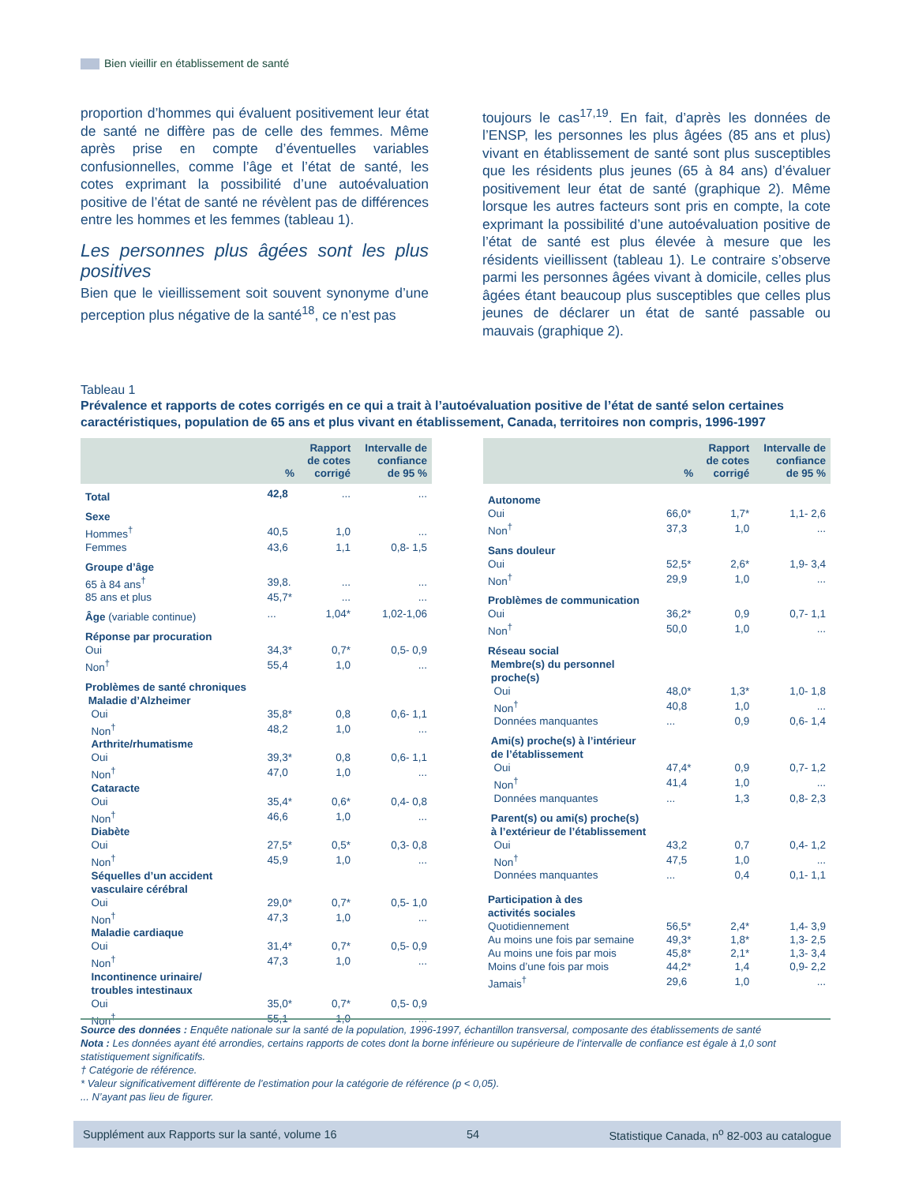Bien vieillir en établissement de santé
proportion d’hommes qui évaluent positivement leur état de santé ne diffère pas de celle des femmes. Même après prise en compte d’éventuelles variables confusionnelles, comme l’âge et l’état de santé, les cotes exprimant la possibilité d’une autoévaluation positive de l’état de santé ne révèlent pas de différences entre les hommes et les femmes (tableau 1).
Les personnes plus âgées sont les plus positives
Bien que le vieillissement soit souvent synonyme d’une perception plus négative de la santé<sup>18</sup>, ce n’est pas
toujours le cas<sup>17,19</sup>. En fait, d’après les données de l’ENSP, les personnes les plus âgées (85 ans et plus) vivant en établissement de santé sont plus susceptibles que les résidents plus jeunes (65 à 84 ans) d’évaluer positivement leur état de santé (graphique 2). Même lorsque les autres facteurs sont pris en compte, la cote exprimant la possibilité d’une autoévaluation positive de l’état de santé est plus élevée à mesure que les résidents vieillissent (tableau 1). Le contraire s’observe parmi les personnes âgées vivant à domicile, celles plus âgées étant beaucoup plus susceptibles que celles plus jeunes de déclarer un état de santé passable ou mauvais (graphique 2).
Tableau 1
Prévalence et rapports de cotes corrigés en ce qui a trait à l’autoévaluation positive de l’état de santé selon certaines caractéristiques, population de 65 ans et plus vivant en établissement, Canada, territoires non compris, 1996-1997
| | % | Rapport de cotes corrigé | Intervalle de confiance de 95 % |
| --- | --- | --- | --- |
| Total | 42,8 | ... | ... |
| Sexe | | | |
| Hommes<sup>†</sup> | 40,5 | 1,0 | ... |
| Femmes | 43,6 | 1,1 | 0,8- 1,5 |
| Groupe d’âge | | | |
| 65 à 84 ans<sup>†</sup> | 39,8. | ... | ... |
| 85 ans et plus | 45,7* | ... | ... |
| Âge (variable continue) | ... | 1,04* | 1,02-1,06 |
| Réponse par procuration | | | |
| Oui | 34,3* | 0,7* | 0,5- 0,9 |
| Non<sup>†</sup> | 55,4 | 1,0 | ... |
| Problèmes de santé chroniques | | | |
| Maladie d’Alzheimer | | | |
| Oui | 35,8* | 0,8 | 0,6- 1,1 |
| Non<sup>†</sup> | 48,2 | 1,0 | ... |
| Arthrite/rhumatisme | | | |
| Oui | 39,3* | 0,8 | 0,6- 1,1 |
| Non<sup>†</sup> | 47,0 | 1,0 | ... |
| Cataracte | | | |
| Oui | 35,4* | 0,6* | 0,4- 0,8 |
| Non<sup>†</sup> | 46,6 | 1,0 | ... |
| Diabète | | | |
| Oui | 27,5* | 0,5* | 0,3- 0,8 |
| Non<sup>†</sup> | 45,9 | 1,0 | ... |
| Séquelles d’un accident vasculaire cérébral | | | |
| Oui | 29,0* | 0,7* | 0,5- 1,0 |
| Non<sup>†</sup> | 47,3 | 1,0 | ... |
| Maladie cardiaque | | | |
| Oui | 31,4* | 0,7* | 0,5- 0,9 |
| Non<sup>†</sup> | 47,3 | 1,0 | ... |
| Incontinence urinaire/ troubles intestinaux | | | |
| Oui | 35,0* | 0,7* | 0,5- 0,9 |
| Non<sup>†</sup> | 55,1 | 1,0 | ... |
| | % | Rapport de cotes corrigé | Intervalle de confiance de 95 % |
| --- | --- | --- | --- |
| Autonome | | | |
| Oui | 66,0* | 1,7* | 1,1- 2,6 |
| Non<sup>†</sup> | 37,3 | 1,0 | ... |
| Sans douleur | | | |
| Oui | 52,5* | 2,6* | 1,9- 3,4 |
| Non<sup>†</sup> | 29,9 | 1,0 | ... |
| Problèmes de communication | | | |
| Oui | 36,2* | 0,9 | 0,7- 1,1 |
| Non<sup>†</sup> | 50,0 | 1,0 | ... |
| Réseau social | | | |
| Membre(s) du personnel proche(s) | | | |
| Oui | 48,0* | 1,3* | 1,0- 1,8 |
| Non<sup>†</sup> | 40,8 | 1,0 | ... |
| Données manquantes | ... | 0,9 | 0,6- 1,4 |
| Ami(s) proche(s) à l’intérieur de l’établissement | | | |
| Oui | 47,4* | 0,9 | 0,7- 1,2 |
| Non<sup>†</sup> | 41,4 | 1,0 | ... |
| Données manquantes | ... | 1,3 | 0,8- 2,3 |
| Parent(s) ou ami(s) proche(s) à l’extérieur de l’établissement | | | |
| Oui | 43,2 | 0,7 | 0,4- 1,2 |
| Non<sup>†</sup> | 47,5 | 1,0 | ... |
| Données manquantes | ... | 0,4 | 0,1- 1,1 |
| Participation à des activités sociales | | | |
| Quotidiennement | 56,5* | 2,4* | 1,4- 3,9 |
| Au moins une fois par semaine | 49,3* | 1,8* | 1,3- 2,5 |
| Au moins une fois par mois | 45,8* | 2,1* | 1,3- 3,4 |
| Moins d’une fois par mois | 44,2* | 1,4 | 0,9- 2,2 |
| Jamais<sup>†</sup> | 29,6 | 1,0 | ... |
Source des données : Enquête nationale sur la santé de la population, 1996-1997, échantillon transversal, composante des établissements de santé
Nota : Les données ayant été arrondies, certains rapports de cotes dont la borne inférieure ou supérieure de l’intervalle de confiance est égale à 1,0 sont statistiquement significatifs.
† Catégorie de référence.
* Valeur significativement différente de l’estimation pour la catégorie de référence (p < 0,05).
... N’ayant pas lieu de figurer.
Supplément aux Rapports sur la santé, volume 16 54 Statistique Canada, n<sup>o</sup> 82-003 au catalogue